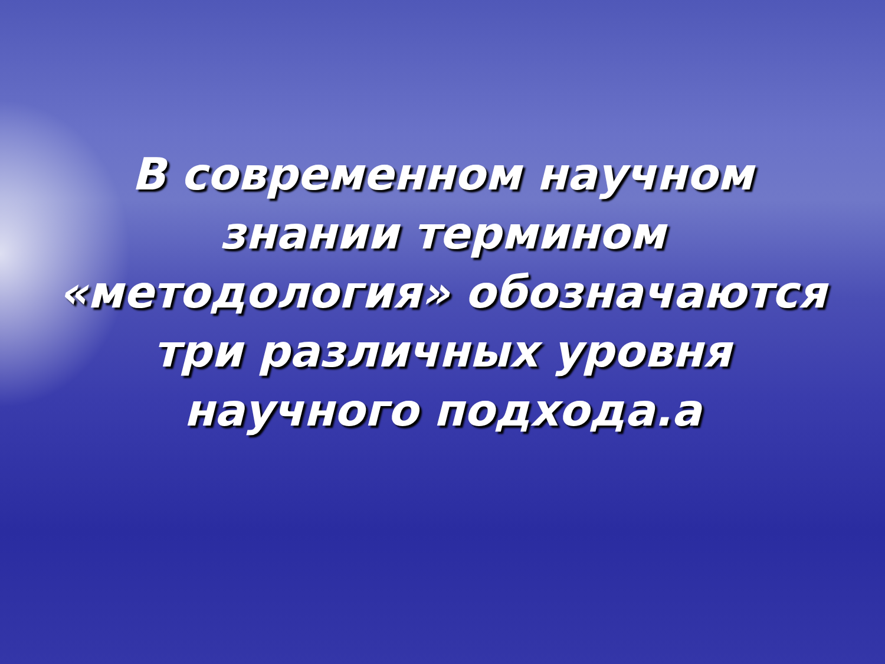В современном научном
знании термином
«методология» обозначаются
три различных уровня
научного подхода.а